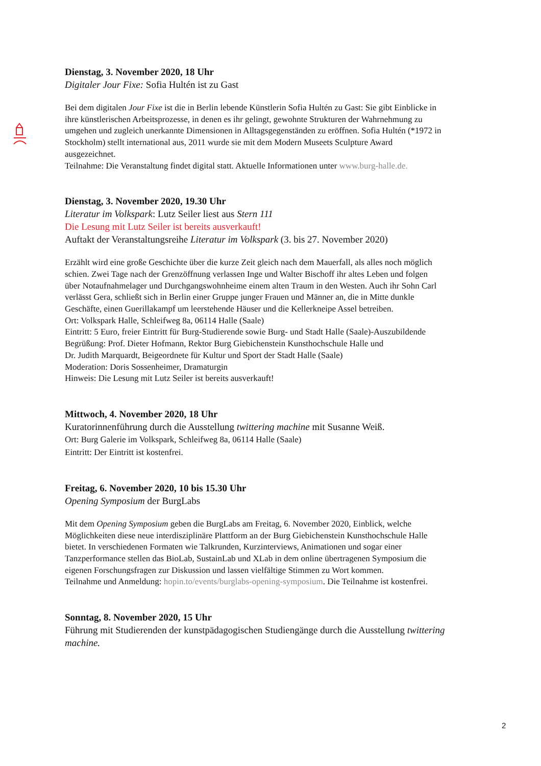Dienstag, 3. November 2020, 18 Uhr
Digitaler Jour Fixe: Sofia Hultén ist zu Gast
Bei dem digitalen Jour Fixe ist die in Berlin lebende Künstlerin Sofia Hultén zu Gast: Sie gibt Einblicke in ihre künstlerischen Arbeitsprozesse, in denen es ihr gelingt, gewohnte Strukturen der Wahrnehmung zu umgehen und zugleich unerkannte Dimensionen in Alltagsgegenständen zu eröffnen. Sofia Hultén (*1972 in Stockholm) stellt international aus, 2011 wurde sie mit dem Modern Museets Sculpture Award ausgezeichnet.
Teilnahme: Die Veranstaltung findet digital statt. Aktuelle Informationen unter www.burg-halle.de.
Dienstag, 3. November 2020, 19.30 Uhr
Literatur im Volkspark: Lutz Seiler liest aus Stern 111
Die Lesung mit Lutz Seiler ist bereits ausverkauft!
Auftakt der Veranstaltungsreihe Literatur im Volkspark (3. bis 27. November 2020)
Erzählt wird eine große Geschichte über die kurze Zeit gleich nach dem Mauerfall, als alles noch möglich schien. Zwei Tage nach der Grenzöffnung verlassen Inge und Walter Bischoff ihr altes Leben und folgen über Notaufnahmelager und Durchgangswohnheime einem alten Traum in den Westen. Auch ihr Sohn Carl verlässt Gera, schließt sich in Berlin einer Gruppe junger Frauen und Männer an, die in Mitte dunkle Geschäfte, einen Guerillakampf um leerstehende Häuser und die Kellerkneipe Assel betreiben.
Ort: Volkspark Halle, Schleifweg 8a, 06114 Halle (Saale)
Eintritt: 5 Euro, freier Eintritt für Burg-Studierende sowie Burg- und Stadt Halle (Saale)-Auszubildende
Begrüßung: Prof. Dieter Hofmann, Rektor Burg Giebichenstein Kunsthochschule Halle und
Dr. Judith Marquardt, Beigeordnete für Kultur und Sport der Stadt Halle (Saale)
Moderation: Doris Sossenheimer, Dramaturgin
Hinweis: Die Lesung mit Lutz Seiler ist bereits ausverkauft!
Mittwoch, 4. November 2020, 18 Uhr
Kuratorinnenführung durch die Ausstellung twittering machine mit Susanne Weiß.
Ort: Burg Galerie im Volkspark, Schleifweg 8a, 06114 Halle (Saale)
Eintritt: Der Eintritt ist kostenfrei.
Freitag, 6. November 2020, 10 bis 15.30 Uhr
Opening Symposium der BurgLabs
Mit dem Opening Symposium geben die BurgLabs am Freitag, 6. November 2020, Einblick, welche Möglichkeiten diese neue interdisziplinäre Plattform an der Burg Giebichenstein Kunsthochschule Halle bietet. In verschiedenen Formaten wie Talkrunden, Kurzinterviews, Animationen und sogar einer Tanzperformance stellen das BioLab, SustainLab und XLab in dem online übertragenen Symposium die eigenen Forschungsfragen zur Diskussion und lassen vielfältige Stimmen zu Wort kommen.
Teilnahme und Anmeldung: hopin.to/events/burglabs-opening-symposium. Die Teilnahme ist kostenfrei.
Sonntag, 8. November 2020, 15 Uhr
Führung mit Studierenden der kunstpädagogischen Studiengänge durch die Ausstellung twittering machine.
2